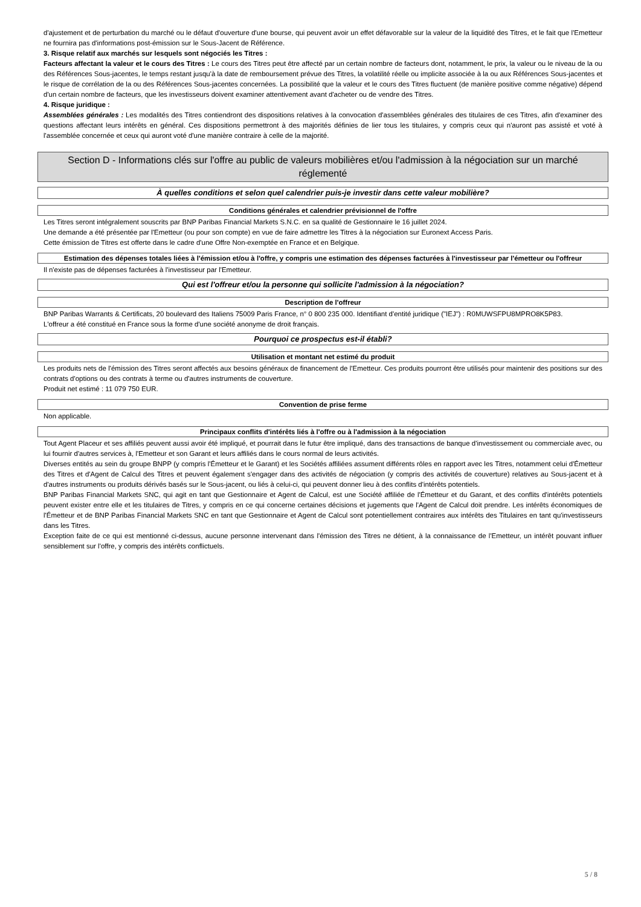d'ajustement et de perturbation du marché ou le défaut d'ouverture d'une bourse, qui peuvent avoir un effet défavorable sur la valeur de la liquidité des Titres, et le fait que l'Emetteur ne fournira pas d'informations post-émission sur le Sous-Jacent de Référence.
3. Risque relatif aux marchés sur lesquels sont négociés les Titres :
Facteurs affectant la valeur et le cours des Titres : Le cours des Titres peut être affecté par un certain nombre de facteurs dont, notamment, le prix, la valeur ou le niveau de la ou des Références Sous-jacentes, le temps restant jusqu'à la date de remboursement prévue des Titres, la volatilité réelle ou implicite associée à la ou aux Références Sous-jacentes et le risque de corrélation de la ou des Références Sous-jacentes concernées. La possibilité que la valeur et le cours des Titres fluctuent (de manière positive comme négative) dépend d'un certain nombre de facteurs, que les investisseurs doivent examiner attentivement avant d'acheter ou de vendre des Titres.
4. Risque juridique :
Assemblées générales : Les modalités des Titres contiendront des dispositions relatives à la convocation d'assemblées générales des titulaires de ces Titres, afin d'examiner des questions affectant leurs intérêts en général. Ces dispositions permettront à des majorités définies de lier tous les titulaires, y compris ceux qui n'auront pas assisté et voté à l'assemblée concernée et ceux qui auront voté d'une manière contraire à celle de la majorité.
Section D - Informations clés sur l'offre au public de valeurs mobilières et/ou l'admission à la négociation sur un marché réglementé
À quelles conditions et selon quel calendrier puis-je investir dans cette valeur mobilière?
Conditions générales et calendrier prévisionnel de l'offre
Les Titres seront intégralement souscrits par BNP Paribas Financial Markets S.N.C. en sa qualité de Gestionnaire le 16 juillet 2024.
Une demande a été présentée par l'Emetteur (ou pour son compte) en vue de faire admettre les Titres à la négociation sur Euronext Access Paris.
Cette émission de Titres est offerte dans le cadre d'une Offre Non-exemptée en France et en Belgique.
Estimation des dépenses totales liées à l'émission et/ou à l'offre, y compris une estimation des dépenses facturées à l'investisseur par l'émetteur ou l'offreur
Il n'existe pas de dépenses facturées à l'investisseur par l'Emetteur.
Qui est l'offreur et/ou la personne qui sollicite l'admission à la négociation?
Description de l'offreur
BNP Paribas Warrants & Certificats, 20 boulevard des Italiens 75009 Paris France, n° 0 800 235 000. Identifiant d'entité juridique ("IEJ") : R0MUWSFPU8MPRO8K5P83.
L'offreur a été constitué en France sous la forme d'une société anonyme de droit français.
Pourquoi ce prospectus est-il établi?
Utilisation et montant net estimé du produit
Les produits nets de l'émission des Titres seront affectés aux besoins généraux de financement de l'Emetteur. Ces produits pourront être utilisés pour maintenir des positions sur des contrats d'options ou des contrats à terme ou d'autres instruments de couverture.
Produit net estimé : 11 079 750 EUR.
Convention de prise ferme
Non applicable.
Principaux conflits d'intérêts liés à l'offre ou à l'admission à la négociation
Tout Agent Placeur et ses affiliés peuvent aussi avoir été impliqué, et pourrait dans le futur être impliqué, dans des transactions de banque d'investissement ou commerciale avec, ou lui fournir d'autres services à, l'Emetteur et son Garant et leurs affiliés dans le cours normal de leurs activités.
Diverses entités au sein du groupe BNPP (y compris l'Émetteur et le Garant) et les Sociétés affiliées assument différents rôles en rapport avec les Titres, notamment celui d'Émetteur des Titres et d'Agent de Calcul des Titres et peuvent également s'engager dans des activités de négociation (y compris des activités de couverture) relatives au Sous-jacent et à d'autres instruments ou produits dérivés basés sur le Sous-jacent, ou liés à celui-ci, qui peuvent donner lieu à des conflits d'intérêts potentiels.
BNP Paribas Financial Markets SNC, qui agit en tant que Gestionnaire et Agent de Calcul, est une Société affiliée de l'Émetteur et du Garant, et des conflits d'intérêts potentiels peuvent exister entre elle et les titulaires de Titres, y compris en ce qui concerne certaines décisions et jugements que l'Agent de Calcul doit prendre. Les intérêts économiques de l'Émetteur et de BNP Paribas Financial Markets SNC en tant que Gestionnaire et Agent de Calcul sont potentiellement contraires aux intérêts des Titulaires en tant qu'investisseurs dans les Titres.
Exception faite de ce qui est mentionné ci-dessus, aucune personne intervenant dans l'émission des Titres ne détient, à la connaissance de l'Emetteur, un intérêt pouvant influer sensiblement sur l'offre, y compris des intérêts conflictuels.
5 / 8